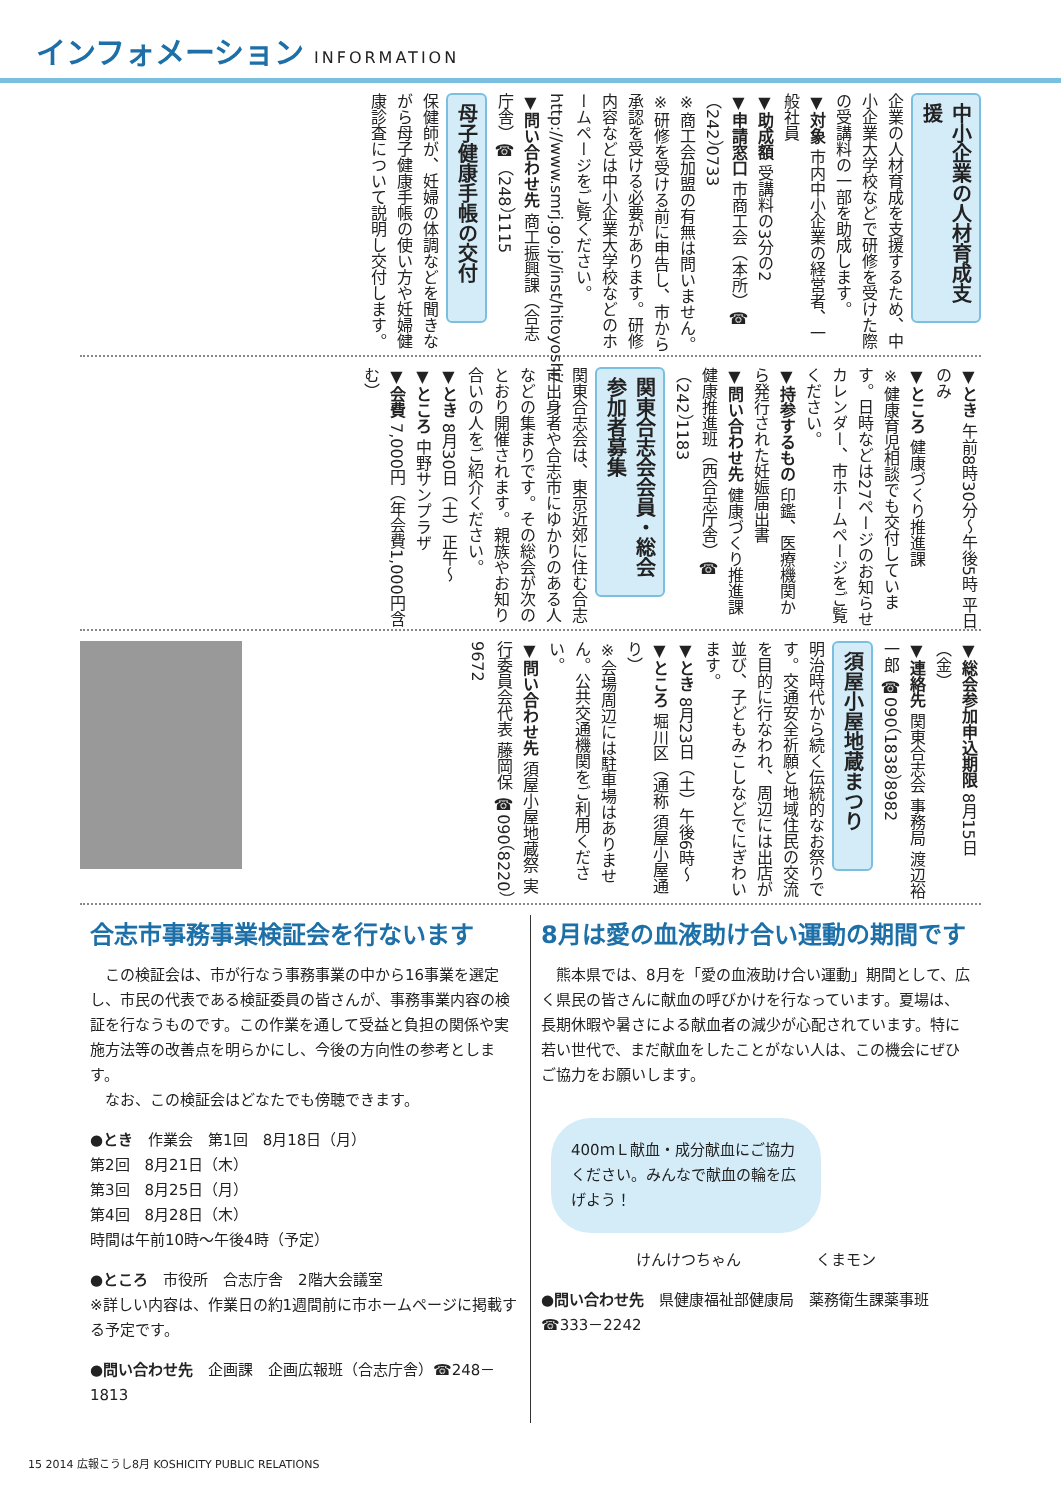インフォメーション INFORMATION
中小企業の人材育成支援
企業の人材育成を支援するため、中小企業大学校などで研修を受けた際の受講料の一部を助成します。
▼対象 市内中小企業の経営者、一般社員
▼助成額 受講料の3分の2
▼申請窓口 市商工会（本所）☎（242）0733
※商工会加盟の有無は問いません。
※研修を受ける前に申告し、市から承認を受ける必要があります。研修内容などは中小企業大学校などのホームページをご覧ください。http://www.smrj.go.jp/inst/hitoyoshi/
▼問い合わせ先 商工振興課（合志庁舎）☎（248）1115
母子健康手帳の交付
保健師が、妊婦の体調などを聞きながら母子健康手帳の使い方や妊婦健康診査について説明し交付します。
▼とき 午前8時30分～午後5時 平日のみ
▼ところ 健康づくり推進課
※健康育児相談でも交付しています。日時などは27ページのお知らせカレンダー、市ホームページをご覧ください。
▼持参するもの 印鑑、医療機関から発行された妊娠届出書
▼問い合わせ先 健康づくり推進課 健康推進班（西合志庁舎）☎（242）1183
関東合志会会員・総会参加者募集
関東合志会は、東京近郊に住む合志市出身者や合志市にゆかりのある人などの集まりです。その総会が次のとおり開催されます。親族やお知り合いの人をご紹介ください。
▼とき 8月30日（土）正午～
▼ところ 中野サンプラザ
▼会費 7,000円（年会費1,000円含む）
▼総会参加申込期限 8月15日（金）
▼連絡先 関東合志会 事務局 渡辺裕一郎 ☎090（1838）8982
須屋小屋地蔵まつり
明治時代から続く伝統的なお祭りです。交通安全祈願と地域住民の交流を目的に行なわれ、周辺には出店が並び、子どもみこしなどでにぎわいます。
▼とき 8月23日（土）午後6時～
▼ところ 堀川区（通称 須屋小屋通り）
※会場周辺には駐車場はありません。公共交通機関をご利用ください。
▼問い合わせ先 須屋小屋地蔵祭 実行委員会代表 藤岡保 ☎090（8220）9672
合志市事務事業検証会を行ないます
　この検証会は、市が行なう事務事業の中から16事業を選定し、市民の代表である検証委員の皆さんが、事務事業内容の検証を行なうものです。この作業を通して受益と負担の関係や実施方法等の改善点を明らかにし、今後の方向性の参考とします。
　なお、この検証会はどなたでも傍聴できます。
●とき　作業会　第1回　8月18日（月）
第2回　8月21日（木）
第3回　8月25日（月）
第4回　8月28日（木）
時間は午前10時～午後4時（予定）
●ところ　市役所　合志庁舎　2階大会議室
※詳しい内容は、作業日の約1週間前に市ホームページに掲載する予定です。
●問い合わせ先　企画課　企画広報班（合志庁舎）☎248－1813
8月は愛の血液助け合い運動の期間です
　熊本県では、8月を「愛の血液助け合い運動」期間として、広く県民の皆さんに献血の呼びかけを行なっています。夏場は、長期休暇や暑さによる献血者の減少が心配されています。特に若い世代で、まだ献血をしたことがない人は、この機会にぜひご協力をお願いします。
400ｍＬ献血・成分献血にご協力ください。みんなで献血の輪を広げよう！
けんけつちゃん　　　　　くまモン
●問い合わせ先　県健康福祉部健康局　薬務衛生課薬事班 ☎333－2242
15 2014 広報こうし8月 KOSHICITY PUBLIC RELATIONS